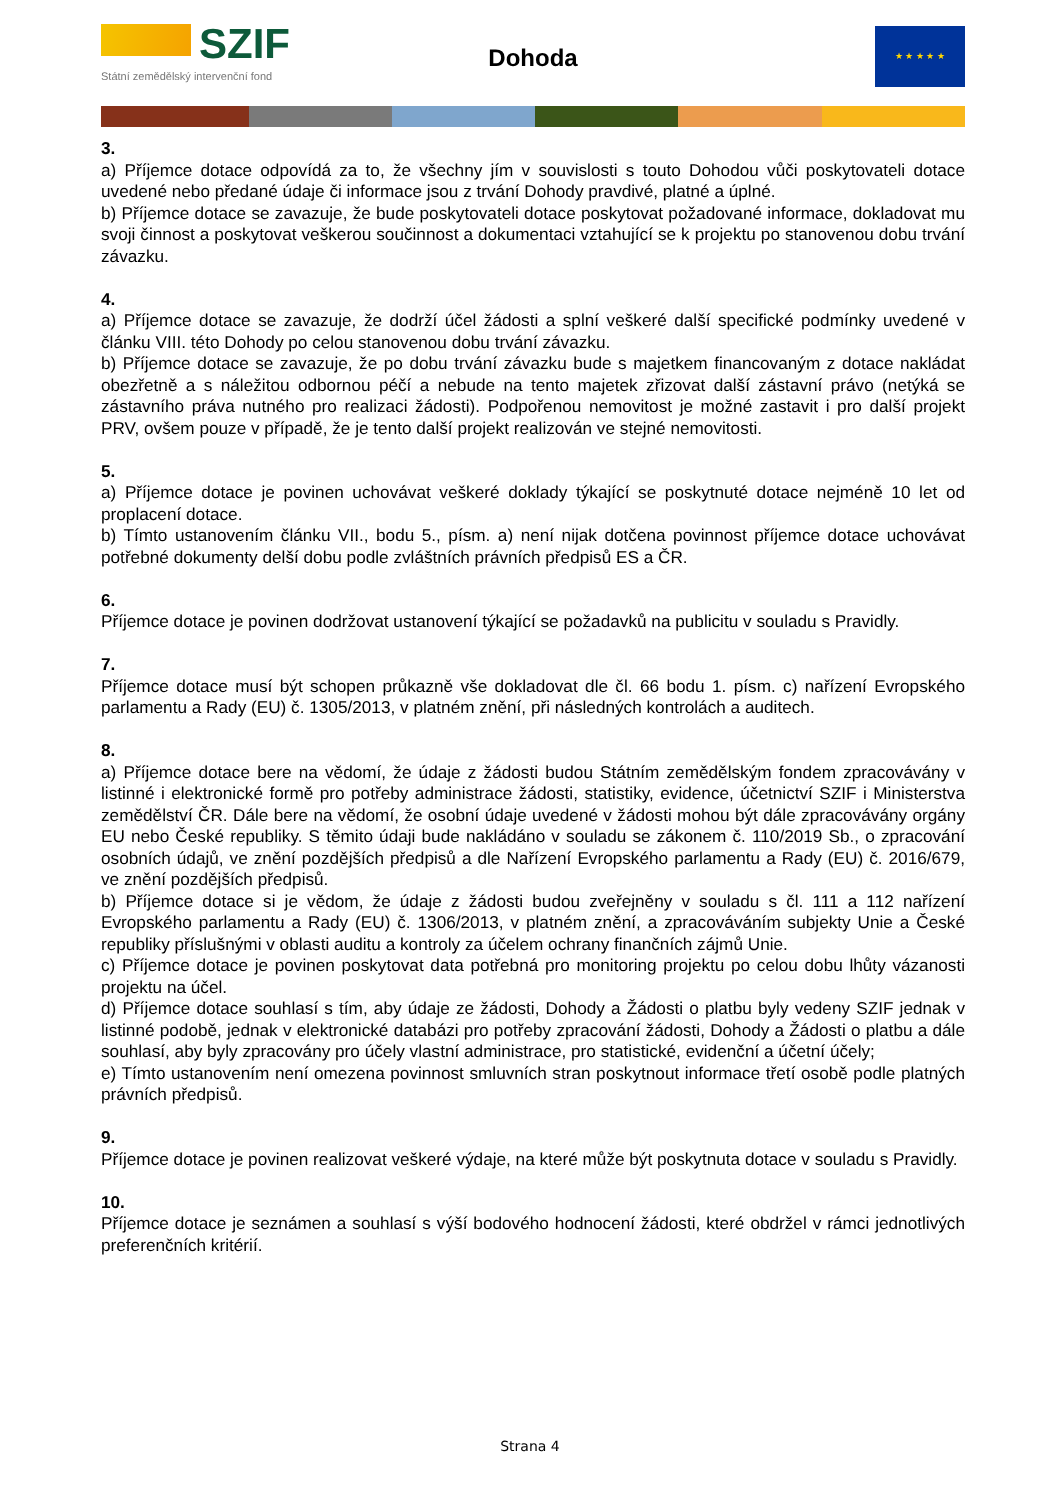SZIF
Státní zemědělský intervenční fond
Dohoda
★ ★ ★ ★ ★
3.
a) Příjemce dotace odpovídá za to, že všechny jím v souvislosti s touto Dohodou vůči poskytovateli dotace uvedené nebo předané údaje či informace jsou z trvání Dohody pravdivé, platné a úplné.
b) Příjemce dotace se zavazuje, že bude poskytovateli dotace poskytovat požadované informace, dokladovat mu svoji činnost a poskytovat veškerou součinnost a dokumentaci vztahující se k projektu po stanovenou dobu trvání závazku.
4.
a) Příjemce dotace se zavazuje, že dodrží účel žádosti a splní veškeré další specifické podmínky uvedené v článku VIII. této Dohody po celou stanovenou dobu trvání závazku.
b) Příjemce dotace se zavazuje, že po dobu trvání závazku bude s majetkem financovaným z dotace nakládat obezřetně a s náležitou odbornou péčí a nebude na tento majetek zřizovat další zástavní právo (netýká se zástavního práva nutného pro realizaci žádosti). Podpořenou nemovitost je možné zastavit i pro další projekt PRV, ovšem pouze v případě, že je tento další projekt realizován ve stejné nemovitosti.
5.
a) Příjemce dotace je povinen uchovávat veškeré doklady týkající se poskytnuté dotace nejméně 10 let od proplacení dotace.
b) Tímto ustanovením článku VII., bodu 5., písm. a) není nijak dotčena povinnost příjemce dotace uchovávat potřebné dokumenty delší dobu podle zvláštních právních předpisů ES a ČR.
6.
Příjemce dotace je povinen dodržovat ustanovení týkající se požadavků na publicitu v souladu s Pravidly.
7.
Příjemce dotace musí být schopen průkazně vše dokladovat dle čl. 66 bodu 1. písm. c) nařízení Evropského parlamentu a Rady (EU) č. 1305/2013, v platném znění, při následných kontrolách a auditech.
8.
a) Příjemce dotace bere na vědomí, že údaje z žádosti budou Státním zemědělským fondem zpracovávány v listinné i elektronické formě pro potřeby administrace žádosti, statistiky, evidence, účetnictví SZIF i Ministerstva zemědělství ČR. Dále bere na vědomí, že osobní údaje uvedené v žádosti mohou být dále zpracovávány orgány EU nebo České republiky. S těmito údaji bude nakládáno v souladu se zákonem č. 110/2019 Sb., o zpracování osobních údajů, ve znění pozdějších předpisů a dle Nařízení Evropského parlamentu a Rady (EU) č. 2016/679, ve znění pozdějších předpisů.
b) Příjemce dotace si je vědom, že údaje z žádosti budou zveřejněny v souladu s čl. 111 a 112 nařízení Evropského parlamentu a Rady (EU) č. 1306/2013, v platném znění, a zpracováváním subjekty Unie a České republiky příslušnými v oblasti auditu a kontroly za účelem ochrany finančních zájmů Unie.
c) Příjemce dotace je povinen poskytovat data potřebná pro monitoring projektu po celou dobu lhůty vázanosti projektu na účel.
d) Příjemce dotace souhlasí s tím, aby údaje ze žádosti, Dohody a Žádosti o platbu byly vedeny SZIF jednak v listinné podobě, jednak v elektronické databázi pro potřeby zpracování žádosti, Dohody a Žádosti o platbu a dále souhlasí, aby byly zpracovány pro účely vlastní administrace, pro statistické, evidenční a účetní účely;
e) Tímto ustanovením není omezena povinnost smluvních stran poskytnout informace třetí osobě podle platných právních předpisů.
9.
Příjemce dotace je povinen realizovat veškeré výdaje, na které může být poskytnuta dotace v souladu s Pravidly.
10.
Příjemce dotace je seznámen a souhlasí s výší bodového hodnocení žádosti, které obdržel v rámci jednotlivých preferenčních kritérií.
Strana 4